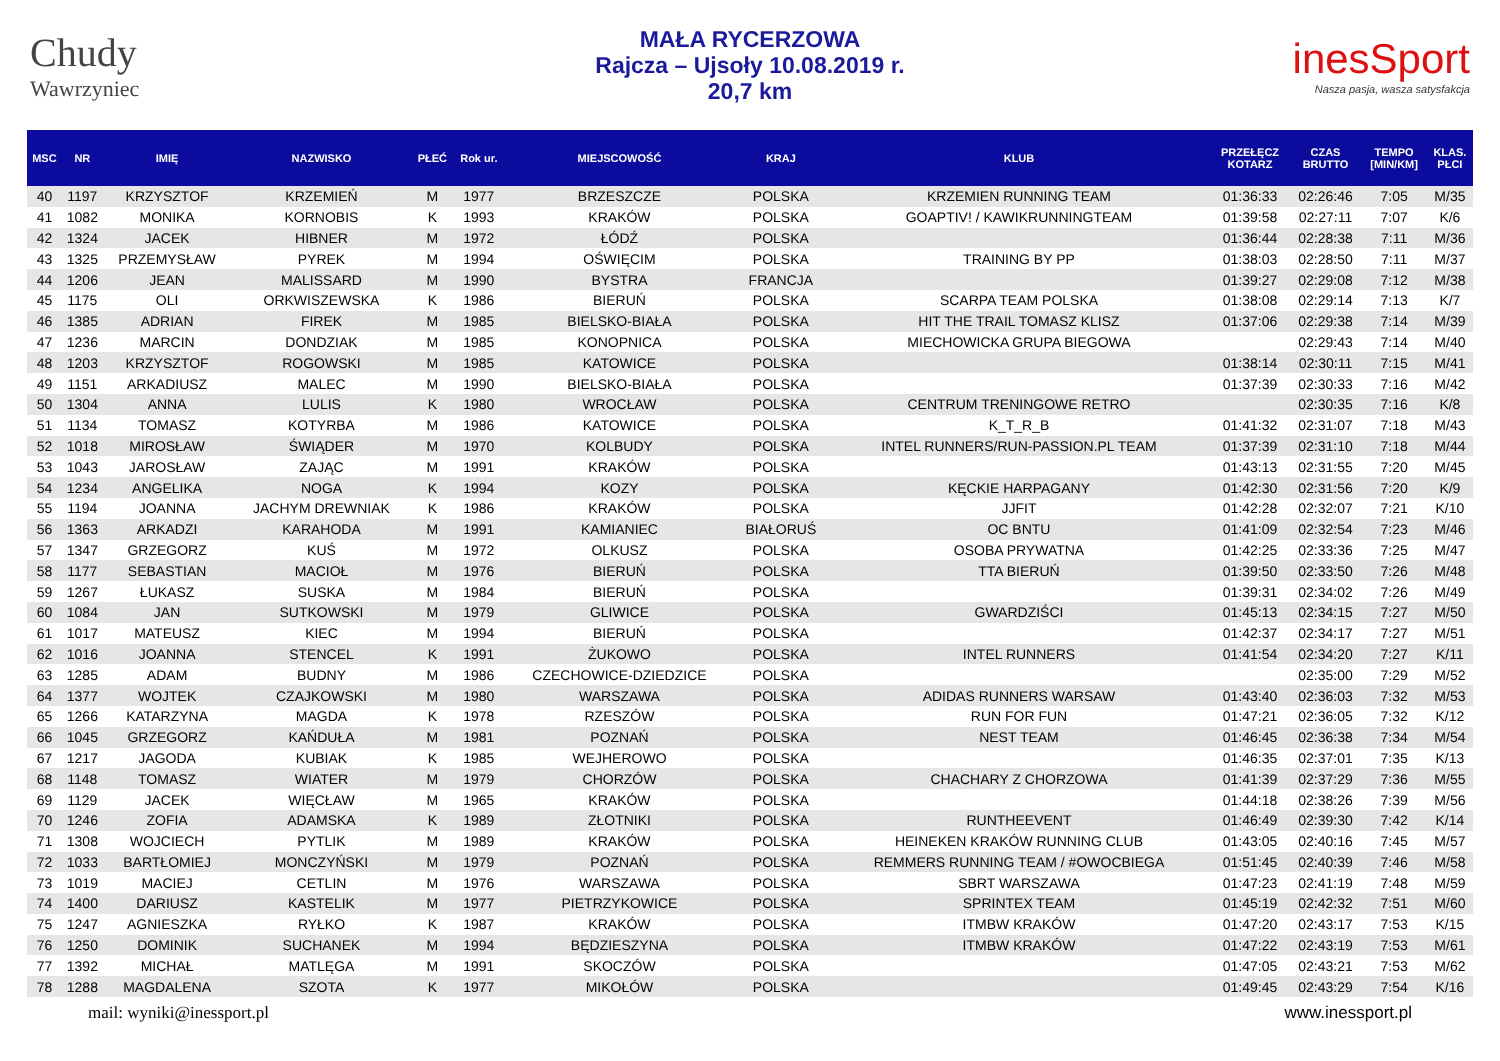Chudy
Wawrzyniec
MAŁA RYCERZOWA
Rajcza – Ujsoły 10.08.2019 r.
20,7 km
inesSport
Nasza pasja, wasza satysfakcja
| MSC | NR | IMIĘ | NAZWISKO | PŁEĆ | Rok ur. | MIEJSCOWOŚĆ | KRAJ | KLUB | PRZEŁĘCZ KOTARZ | CZAS BRUTTO | TEMPO [MIN/KM] | KLAS. PŁCI |
| --- | --- | --- | --- | --- | --- | --- | --- | --- | --- | --- | --- | --- |
| 40 | 1197 | KRZYSZTOF | KRZEMIEŃ | M | 1977 | BRZESZCZE | POLSKA | KRZEMIEN RUNNING TEAM | 01:36:33 | 02:26:46 | 7:05 | M/35 |
| 41 | 1082 | MONIKA | KORNOBIS | K | 1993 | KRAKÓW | POLSKA | GOAPTIV! / KAWIKRUNNINGTEAM | 01:39:58 | 02:27:11 | 7:07 | K/6 |
| 42 | 1324 | JACEK | HIBNER | M | 1972 | ŁÓDŹ | POLSKA | | 01:36:44 | 02:28:38 | 7:11 | M/36 |
| 43 | 1325 | PRZEMYSŁAW | PYREK | M | 1994 | OŚWIĘCIM | POLSKA | TRAINING BY PP | 01:38:03 | 02:28:50 | 7:11 | M/37 |
| 44 | 1206 | JEAN | MALISSARD | M | 1990 | BYSTRA | FRANCJA | | 01:39:27 | 02:29:08 | 7:12 | M/38 |
| 45 | 1175 | OLI | ORKWISZEWSKA | K | 1986 | BIERUŃ | POLSKA | SCARPA TEAM POLSKA | 01:38:08 | 02:29:14 | 7:13 | K/7 |
| 46 | 1385 | ADRIAN | FIREK | M | 1985 | BIELSKO-BIAŁA | POLSKA | HIT THE TRAIL TOMASZ KLISZ | 01:37:06 | 02:29:38 | 7:14 | M/39 |
| 47 | 1236 | MARCIN | DONDZIAK | M | 1985 | KONOPNICA | POLSKA | MIECHOWICKA GRUPA BIEGOWA | | 02:29:43 | 7:14 | M/40 |
| 48 | 1203 | KRZYSZTOF | ROGOWSKI | M | 1985 | KATOWICE | POLSKA | | 01:38:14 | 02:30:11 | 7:15 | M/41 |
| 49 | 1151 | ARKADIUSZ | MALEC | M | 1990 | BIELSKO-BIAŁA | POLSKA | | 01:37:39 | 02:30:33 | 7:16 | M/42 |
| 50 | 1304 | ANNA | LULIS | K | 1980 | WROCŁAW | POLSKA | CENTRUM TRENINGOWE RETRO | | 02:30:35 | 7:16 | K/8 |
| 51 | 1134 | TOMASZ | KOTYRBA | M | 1986 | KATOWICE | POLSKA | K_T_R_B | 01:41:32 | 02:31:07 | 7:18 | M/43 |
| 52 | 1018 | MIROSŁAW | ŚWIĄDER | M | 1970 | KOLBUDY | POLSKA | INTEL RUNNERS/RUN-PASSION.PL TEAM | 01:37:39 | 02:31:10 | 7:18 | M/44 |
| 53 | 1043 | JAROSŁAW | ZAJĄC | M | 1991 | KRAKÓW | POLSKA | | 01:43:13 | 02:31:55 | 7:20 | M/45 |
| 54 | 1234 | ANGELIKA | NOGA | K | 1994 | KOZY | POLSKA | KĘCKIE HARPAGANY | 01:42:30 | 02:31:56 | 7:20 | K/9 |
| 55 | 1194 | JOANNA | JACHYM DREWNIAK | K | 1986 | KRAKÓW | POLSKA | JJFIT | 01:42:28 | 02:32:07 | 7:21 | K/10 |
| 56 | 1363 | ARKADZI | KARAHODA | M | 1991 | KAMIANIEC | BIAŁORUŚ | OC BNTU | 01:41:09 | 02:32:54 | 7:23 | M/46 |
| 57 | 1347 | GRZEGORZ | KUŚ | M | 1972 | OLKUSZ | POLSKA | OSOBA PRYWATNA | 01:42:25 | 02:33:36 | 7:25 | M/47 |
| 58 | 1177 | SEBASTIAN | MACIOŁ | M | 1976 | BIERUŃ | POLSKA | TTA BIERUŃ | 01:39:50 | 02:33:50 | 7:26 | M/48 |
| 59 | 1267 | ŁUKASZ | SUSKA | M | 1984 | BIERUŃ | POLSKA | | 01:39:31 | 02:34:02 | 7:26 | M/49 |
| 60 | 1084 | JAN | SUTKOWSKI | M | 1979 | GLIWICE | POLSKA | GWARDZIŚCI | 01:45:13 | 02:34:15 | 7:27 | M/50 |
| 61 | 1017 | MATEUSZ | KIEC | M | 1994 | BIERUŃ | POLSKA | | 01:42:37 | 02:34:17 | 7:27 | M/51 |
| 62 | 1016 | JOANNA | STENCEL | K | 1991 | ŻUKOWO | POLSKA | INTEL RUNNERS | 01:41:54 | 02:34:20 | 7:27 | K/11 |
| 63 | 1285 | ADAM | BUDNY | M | 1986 | CZECHOWICE-DZIEDZICE | POLSKA | | | 02:35:00 | 7:29 | M/52 |
| 64 | 1377 | WOJTEK | CZAJKOWSKI | M | 1980 | WARSZAWA | POLSKA | ADIDAS RUNNERS WARSAW | 01:43:40 | 02:36:03 | 7:32 | M/53 |
| 65 | 1266 | KATARZYNA | MAGDA | K | 1978 | RZESZÓW | POLSKA | RUN FOR FUN | 01:47:21 | 02:36:05 | 7:32 | K/12 |
| 66 | 1045 | GRZEGORZ | KAŃDUŁA | M | 1981 | POZNAŃ | POLSKA | NEST TEAM | 01:46:45 | 02:36:38 | 7:34 | M/54 |
| 67 | 1217 | JAGODA | KUBIAK | K | 1985 | WEJHEROWO | POLSKA | | 01:46:35 | 02:37:01 | 7:35 | K/13 |
| 68 | 1148 | TOMASZ | WIATER | M | 1979 | CHORZÓW | POLSKA | CHACHARY Z CHORZOWA | 01:41:39 | 02:37:29 | 7:36 | M/55 |
| 69 | 1129 | JACEK | WIĘCŁAW | M | 1965 | KRAKÓW | POLSKA | | 01:44:18 | 02:38:26 | 7:39 | M/56 |
| 70 | 1246 | ZOFIA | ADAMSKA | K | 1989 | ZŁOTNIKI | POLSKA | RUNTHEEVENT | 01:46:49 | 02:39:30 | 7:42 | K/14 |
| 71 | 1308 | WOJCIECH | PYTLIK | M | 1989 | KRAKÓW | POLSKA | HEINEKEN KRAKÓW RUNNING CLUB | 01:43:05 | 02:40:16 | 7:45 | M/57 |
| 72 | 1033 | BARTŁOMIEJ | MONCZYŃSKI | M | 1979 | POZNAŃ | POLSKA | REMMERS RUNNING TEAM / #OWOCBIEGA | 01:51:45 | 02:40:39 | 7:46 | M/58 |
| 73 | 1019 | MACIEJ | CETLIN | M | 1976 | WARSZAWA | POLSKA | SBRT WARSZAWA | 01:47:23 | 02:41:19 | 7:48 | M/59 |
| 74 | 1400 | DARIUSZ | KASTELIK | M | 1977 | PIETRZYKOWICE | POLSKA | SPRINTEX TEAM | 01:45:19 | 02:42:32 | 7:51 | M/60 |
| 75 | 1247 | AGNIESZKA | RYŁKO | K | 1987 | KRAKÓW | POLSKA | ITMBW KRAKÓW | 01:47:20 | 02:43:17 | 7:53 | K/15 |
| 76 | 1250 | DOMINIK | SUCHANEK | M | 1994 | BĘDZIESZYNA | POLSKA | ITMBW KRAKÓW | 01:47:22 | 02:43:19 | 7:53 | M/61 |
| 77 | 1392 | MICHAŁ | MATLĘGA | M | 1991 | SKOCZÓW | POLSKA | | 01:47:05 | 02:43:21 | 7:53 | M/62 |
| 78 | 1288 | MAGDALENA | SZOTA | K | 1977 | MIKOŁÓW | POLSKA | | 01:49:45 | 02:43:29 | 7:54 | K/16 |
mail: wyniki@inessport.pl www.inessport.pl